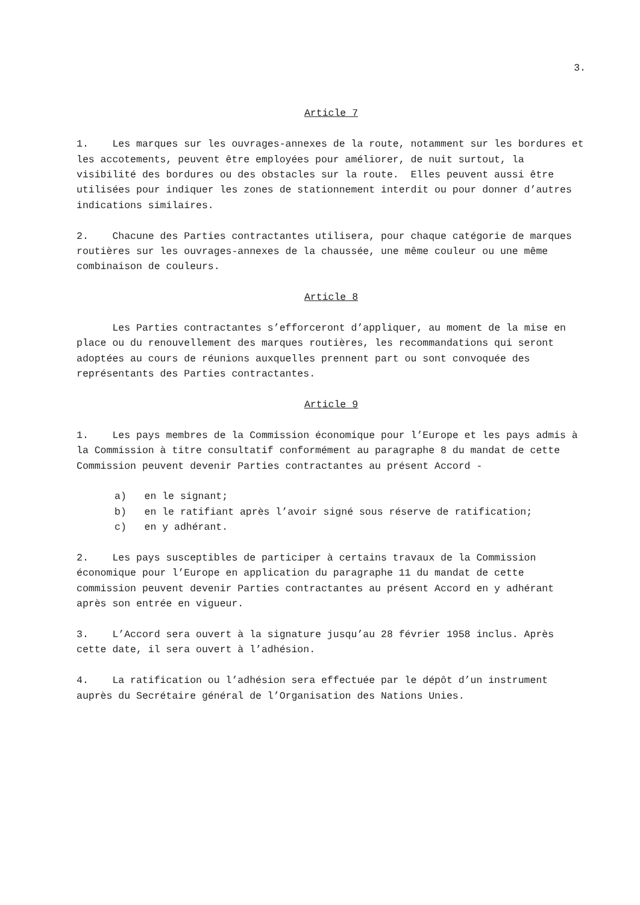3.
Article 7
1. Les marques sur les ouvrages-annexes de la route, notamment sur les bordures et les accotements, peuvent être employées pour améliorer, de nuit surtout, la visibilité des bordures ou des obstacles sur la route. Elles peuvent aussi être utilisées pour indiquer les zones de stationnement interdit ou pour donner d’autres indications similaires.
2. Chacune des Parties contractantes utilisera, pour chaque catégorie de marques routières sur les ouvrages-annexes de la chaussée, une même couleur ou une même combinaison de couleurs.
Article 8
Les Parties contractantes s’efforceront d’appliquer, au moment de la mise en place ou du renouvellement des marques routières, les recommandations qui seront adoptées au cours de réunions auxquelles prennent part ou sont convoquée des représentants des Parties contractantes.
Article 9
1. Les pays membres de la Commission économique pour l’Europe et les pays admis à la Commission à titre consultatif conformément au paragraphe 8 du mandat de cette Commission peuvent devenir Parties contractantes au présent Accord -
a) en le signant;
b) en le ratifiant après l’avoir signé sous réserve de ratification;
c) en y adhérant.
2. Les pays susceptibles de participer à certains travaux de la Commission économique pour l’Europe en application du paragraphe 11 du mandat de cette commission peuvent devenir Parties contractantes au présent Accord en y adhérant après son entrée en vigueur.
3. L’Accord sera ouvert à la signature jusqu’au 28 février 1958 inclus. Après cette date, il sera ouvert à l’adhésion.
4. La ratification ou l’adhésion sera effectuée par le dépôt d’un instrument auprès du Secrétaire général de l’Organisation des Nations Unies.